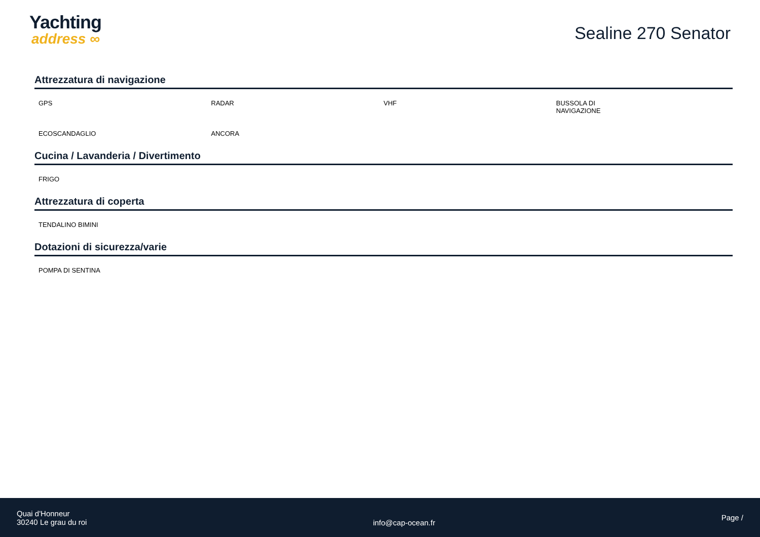Yachting
address ∞
Sealine 270 Senator
Attrezzatura di navigazione
GPS
RADAR
VHF
BUSSOLA DI
NAVIGAZIONE
ECOSCANDAGLIO
ANCORA
Cucina / Lavanderia / Divertimento
FRIGO
Attrezzatura di coperta
TENDALINO BIMINI
Dotazioni di sicurezza/varie
POMPA DI SENTINA
Quai d'Honneur
30240 Le grau du roi
info@cap-ocean.fr
Page /